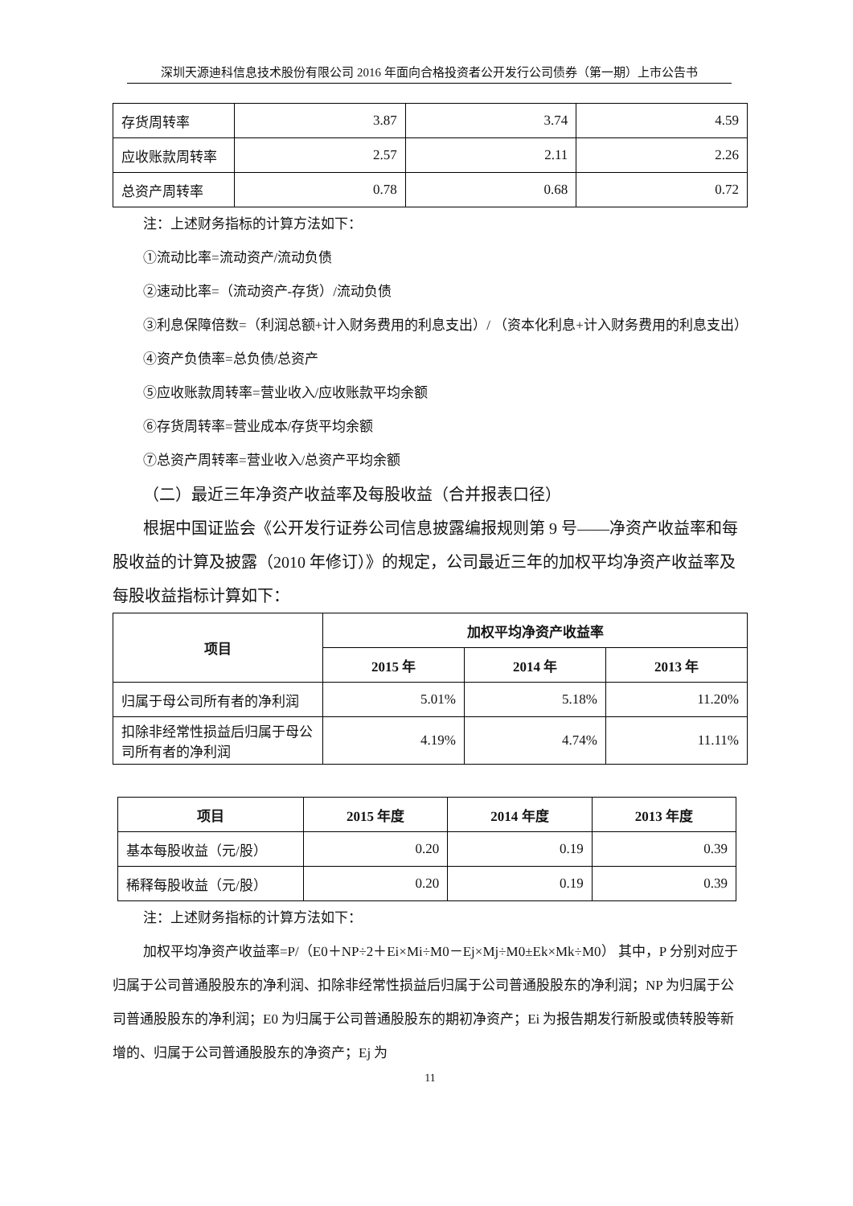深圳天源迪科信息技术股份有限公司 2016 年面向合格投资者公开发行公司债券（第一期）上市公告书
| 存货周转率 | 3.87 | 3.74 | 4.59 |
| 应收账款周转率 | 2.57 | 2.11 | 2.26 |
| 总资产周转率 | 0.78 | 0.68 | 0.72 |
注：上述财务指标的计算方法如下：
①流动比率=流动资产/流动负债
②速动比率=（流动资产-存货）/流动负债
③利息保障倍数=（利润总额+计入财务费用的利息支出）/ （资本化利息+计入财务费用的利息支出）
④资产负债率=总负债/总资产
⑤应收账款周转率=营业收入/应收账款平均余额
⑥存货周转率=营业成本/存货平均余额
⑦总资产周转率=营业收入/总资产平均余额
（二）最近三年净资产收益率及每股收益（合并报表口径）
根据中国证监会《公开发行证券公司信息披露编报规则第 9 号——净资产收益率和每股收益的计算及披露（2010 年修订）》的规定，公司最近三年的加权平均净资产收益率及每股收益指标计算如下：
| 项目 | 加权平均净资产收益率 | | |
| --- | --- | --- | --- |
| | 2015 年 | 2014 年 | 2013 年 |
| 归属于母公司所有者的净利润 | 5.01% | 5.18% | 11.20% |
| 扣除非经常性损益后归属于母公司所有者的净利润 | 4.19% | 4.74% | 11.11% |
| 项目 | 2015 年度 | 2014 年度 | 2013 年度 |
| --- | --- | --- | --- |
| 基本每股收益（元/股） | 0.20 | 0.19 | 0.39 |
| 稀释每股收益（元/股） | 0.20 | 0.19 | 0.39 |
注：上述财务指标的计算方法如下：
加权平均净资产收益率=P/（E0＋NP÷2＋Ei×Mi÷M0－Ej×Mj÷M0±Ek×Mk÷M0） 其中，P 分别对应于归属于公司普通股股东的净利润、扣除非经常性损益后归属于公司普通股股东的净利润；NP 为归属于公司普通股股东的净利润；E0 为归属于公司普通股股东的期初净资产；Ei 为报告期发行新股或债转股等新增的、归属于公司普通股股东的净资产；Ej 为
11